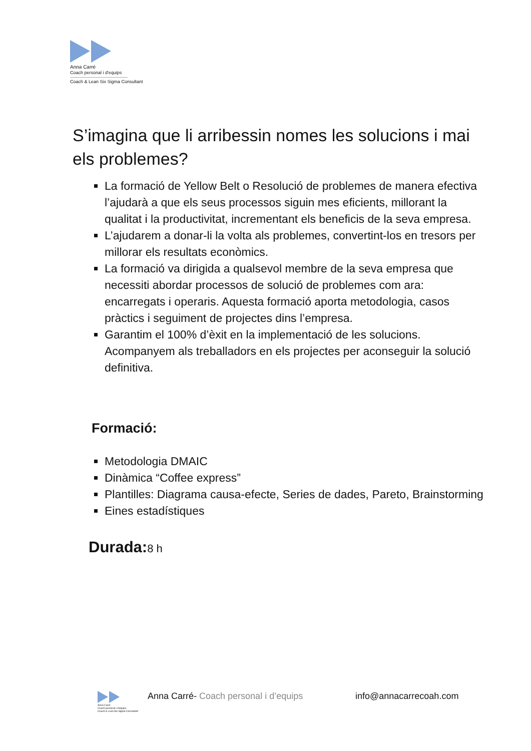Anna Carré
Coach personal i d'equips
Coach & Lean Six Sigma Consultant
S’imagina que li arribessin nomes les solucions i mai els problemes?
La formació de Yellow Belt o Resolució de problemes de manera efectiva l’ajudarà a que els seus processos siguin mes eficients, millorant la qualitat i la productivitat, incrementant els beneficis de la seva empresa.
L’ajudarem a donar-li la volta als problemes, convertint-los en tresors per millorar els resultats econòmics.
La formació va dirigida a qualsevol membre de la seva empresa que necessiti abordar processos de solució de problemes com ara: encarregats i operaris. Aquesta formació aporta metodologia, casos pràctics i seguiment de projectes dins l’empresa.
Garantim el 100% d’èxit en la implementació de les solucions. Acompanyem als treballadors en els projectes per aconseguir la solució definitiva.
Formació:
Metodologia DMAIC
Dinàmica “Coffee express”
Plantilles: Diagrama causa-efecte, Series de dades, Pareto, Brainstorming
Eines estadístiques
Durada:8 h
Anna Carré
Coach personal i d'equips
Coach & Lean Six Sigma Consultant
Anna Carré- Coach personal i d’equips info@annacarrecoah.com